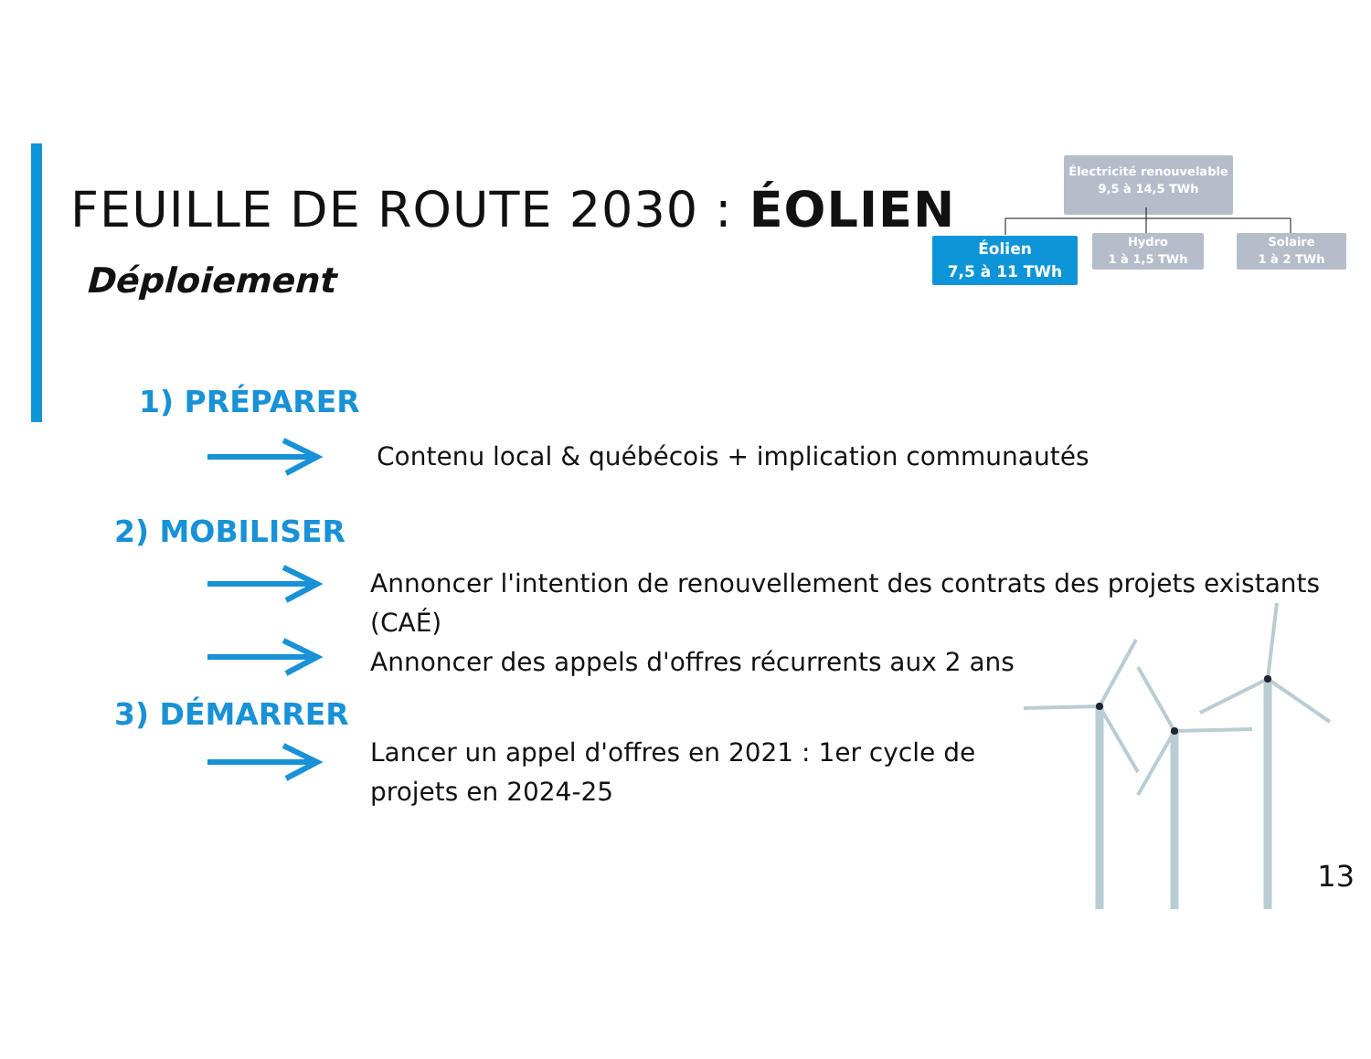FEUILLE DE ROUTE 2030 : ÉOLIEN
Déploiement
Électricité renouvelable
9,5 à 14,5 TWh
Éolien
7,5 à 11 TWh
Hydro
1 à 1,5 TWh
Solaire
1 à 2 TWh
1) PRÉPARER
Contenu local & québécois + implication communautés
2) MOBILISER
Annoncer l'intention de renouvellement des contrats des projets existants (CAÉ)
Annoncer des appels d'offres récurrents aux 2 ans
3) DÉMARRER
Lancer un appel d'offres en 2021 : 1er cycle de projets en 2024-25
13